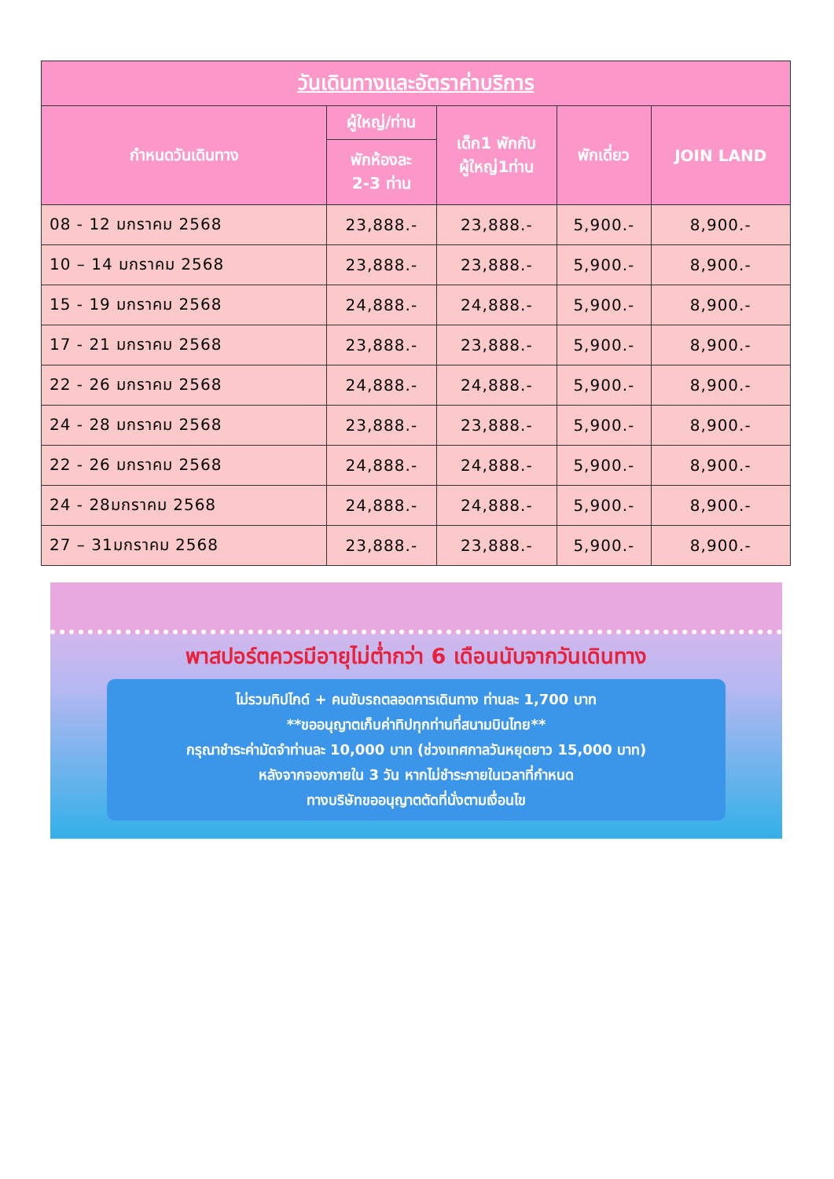| วันเดินทางและอัตราค่าบริการ | | | | |
| --- | --- | --- | --- | --- |
| กำหนดวันเดินทาง | ผู้ใหญ่/ท่าน | เด็ก1 พักกับ ผู้ใหญ่1ท่าน | พักเดี่ยว | JOIN LAND |
| | พักห้องละ 2-3 ท่าน | | | |
| 08 - 12 มกราคม 2568 | 23,888.- | 23,888.- | 5,900.- | 8,900.- |
| 10 – 14 มกราคม 2568 | 23,888.- | 23,888.- | 5,900.- | 8,900.- |
| 15 - 19 มกราคม 2568 | 24,888.- | 24,888.- | 5,900.- | 8,900.- |
| 17 - 21 มกราคม 2568 | 23,888.- | 23,888.- | 5,900.- | 8,900.- |
| 22 - 26 มกราคม 2568 | 24,888.- | 24,888.- | 5,900.- | 8,900.- |
| 24 - 28 มกราคม 2568 | 23,888.- | 23,888.- | 5,900.- | 8,900.- |
| 22 - 26 มกราคม 2568 | 24,888.- | 24,888.- | 5,900.- | 8,900.- |
| 24 - 28มกราคม 2568 | 24,888.- | 24,888.- | 5,900.- | 8,900.- |
| 27 – 31มกราคม 2568 | 23,888.- | 23,888.- | 5,900.- | 8,900.- |
พาสปอร์ตควรมีอายุไม่ต่ำกว่า 6 เดือนนับจากวันเดินทาง
ไม่รวมทิปไกด์ + คนขับรถตลอดการเดินทาง ท่านละ 1,700 บาท
**ขออนุญาตเก็บค่าทิปทุกท่านที่สนามบินไทย**
กรุณาชำระค่ามัดจำท่านละ 10,000 บาท (ช่วงเทศกาลวันหยุดยาว 15,000 บาท)
หลังจากจองภายใน 3 วัน หากไม่ชำระภายในเวลาที่กำหนด
ทางบริษัทขออนุญาตตัดที่นั่งตามเงื่อนไข